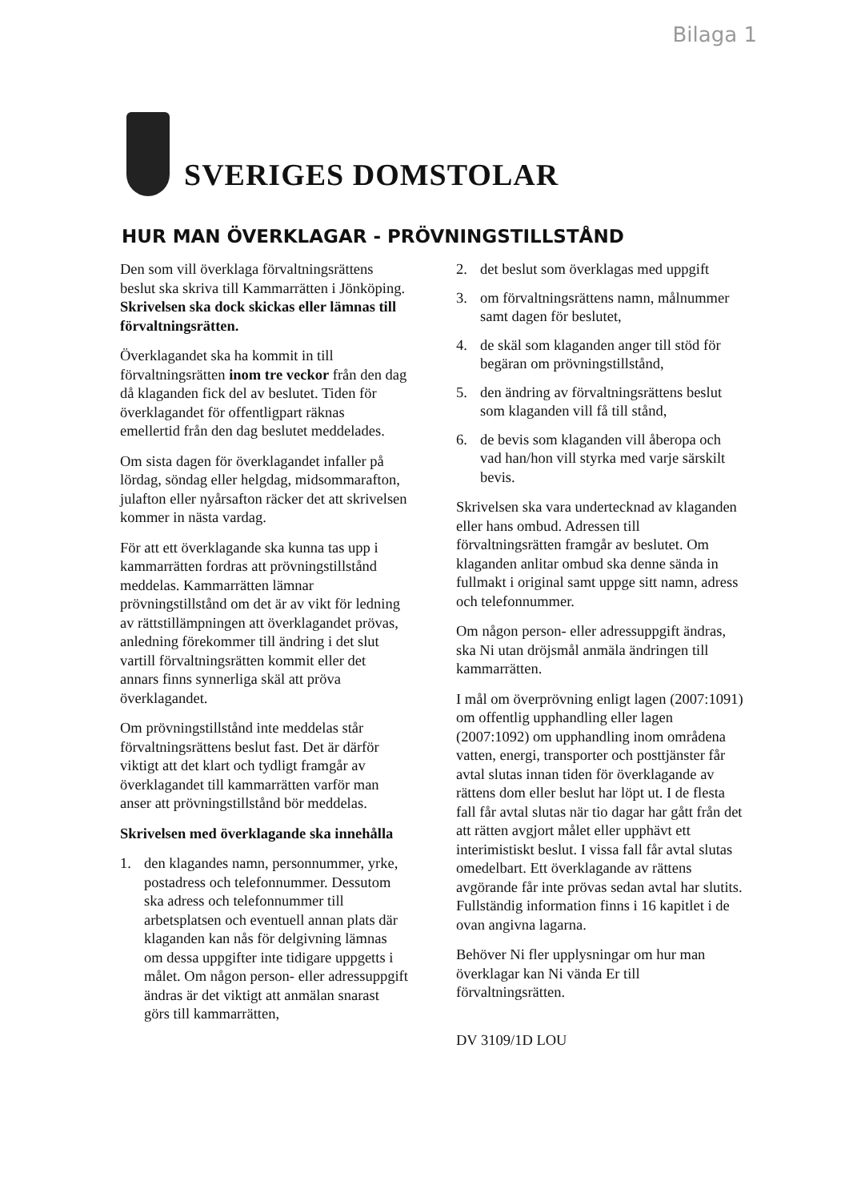Bilaga 1
SVERIGES DOMSTOLAR
HUR MAN ÖVERKLAGAR - PRÖVNINGSTILLSTÅND
Den som vill överklaga förvaltningsrättens beslut ska skriva till Kammarrätten i Jönköping. Skrivelsen ska dock skickas eller lämnas till förvaltningsrätten.
Överklagandet ska ha kommit in till förvaltningsrätten inom tre veckor från den dag då klaganden fick del av beslutet. Tiden för överklagandet för offentligpart räknas emellertid från den dag beslutet meddelades.
Om sista dagen för överklagandet infaller på lördag, söndag eller helgdag, midsommarafton, julafton eller nyårsafton räcker det att skrivelsen kommer in nästa vardag.
För att ett överklagande ska kunna tas upp i kammarrätten fordras att prövningstillstånd meddelas. Kammarrätten lämnar prövningstillstånd om det är av vikt för ledning av rättstillämpningen att överklagandet prövas, anledning förekommer till ändring i det slut vartill förvaltningsrätten kommit eller det annars finns synnerliga skäl att pröva överklagandet.
Om prövningstillstånd inte meddelas står förvaltningsrättens beslut fast. Det är därför viktigt att det klart och tydligt framgår av överklagandet till kammarrätten varför man anser att prövningstillstånd bör meddelas.
Skrivelsen med överklagande ska innehålla
1. den klagandes namn, personnummer, yrke, postadress och telefonnummer. Dessutom ska adress och telefonnummer till arbetsplatsen och eventuell annan plats där klaganden kan nås för delgivning lämnas om dessa uppgifter inte tidigare uppgetts i målet. Om någon person- eller adressuppgift ändras är det viktigt att anmälan snarast görs till kammarrätten,
2. det beslut som överklagas med uppgift
3. om förvaltningsrättens namn, målnummer samt dagen för beslutet,
4. de skäl som klaganden anger till stöd för begäran om prövningstillstånd,
5. den ändring av förvaltningsrättens beslut som klaganden vill få till stånd,
6. de bevis som klaganden vill åberopa och vad han/hon vill styrka med varje särskilt bevis.
Skrivelsen ska vara undertecknad av klaganden eller hans ombud. Adressen till förvaltningsrätten framgår av beslutet. Om klaganden anlitar ombud ska denne sända in fullmakt i original samt uppge sitt namn, adress och telefonnummer.
Om någon person- eller adressuppgift ändras, ska Ni utan dröjsmål anmäla ändringen till kammarrätten.
I mål om överprövning enligt lagen (2007:1091) om offentlig upphandling eller lagen (2007:1092) om upphandling inom områdena vatten, energi, transporter och posttjänster får avtal slutas innan tiden för överklagande av rättens dom eller beslut har löpt ut. I de flesta fall får avtal slutas när tio dagar har gått från det att rätten avgjort målet eller upphävt ett interimistiskt beslut. I vissa fall får avtal slutas omedelbart. Ett överklagande av rättens avgörande får inte prövas sedan avtal har slutits. Fullständig information finns i 16 kapitlet i de ovan angivna lagarna.
Behöver Ni fler upplysningar om hur man överklagar kan Ni vända Er till förvaltningsrätten.
DV 3109/1D LOU